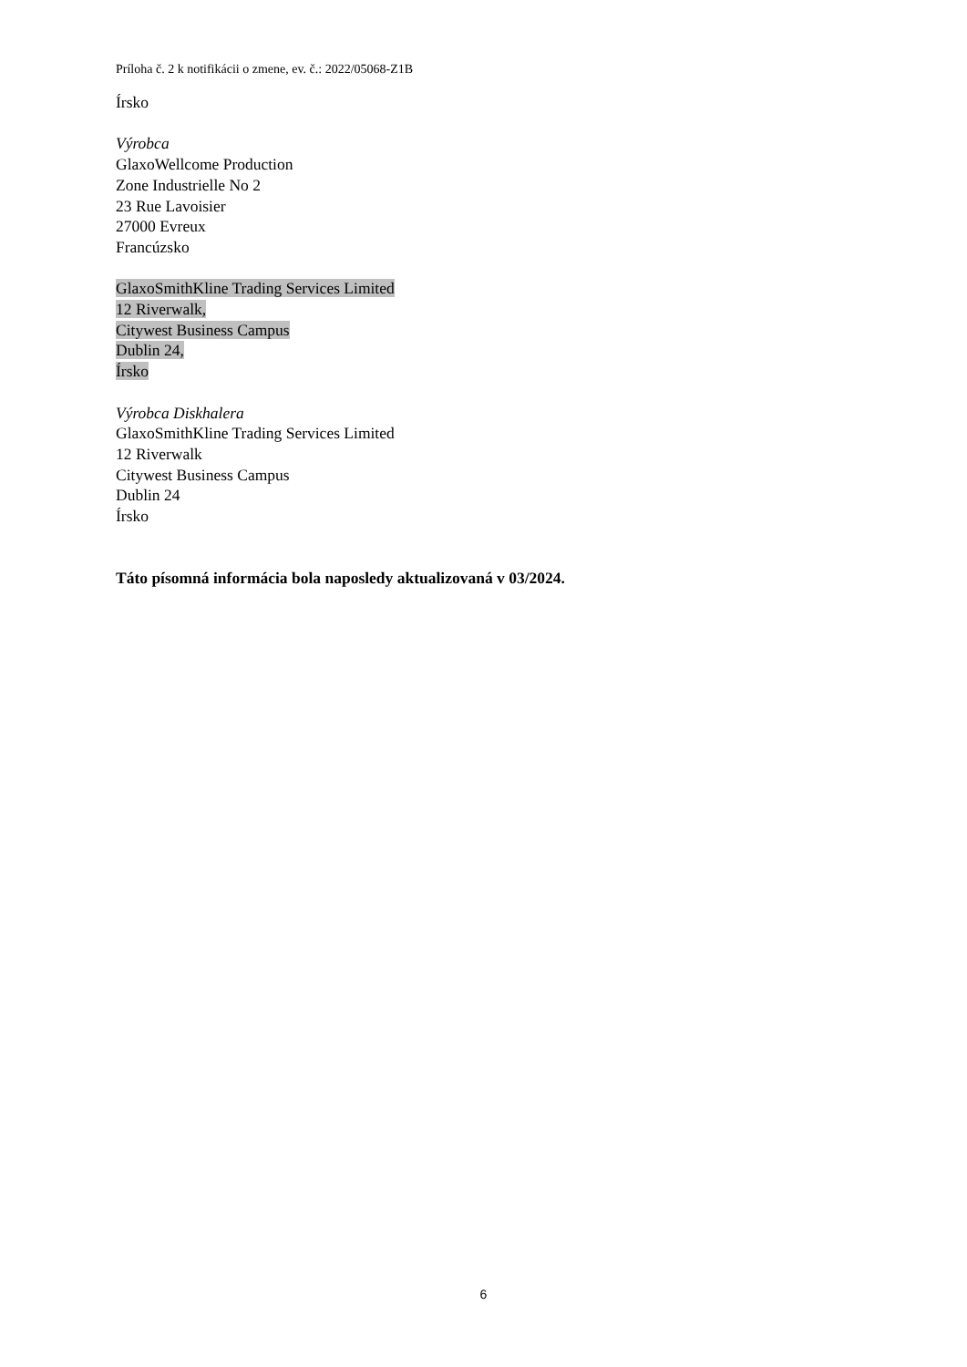Príloha č. 2 k notifikácii o zmene, ev. č.: 2022/05068-Z1B
Írsko
Výrobca
GlaxoWellcome Production
Zone Industrielle No 2
23 Rue Lavoisier
27000 Evreux
Francúzsko
GlaxoSmithKline Trading Services Limited
12 Riverwalk,
Citywest Business Campus
Dublin 24,
Írsko
Výrobca Diskhalera
GlaxoSmithKline Trading Services Limited
12 Riverwalk
Citywest Business Campus
Dublin 24
Írsko
Táto písomná informácia bola naposledy aktualizovaná v 03/2024.
6